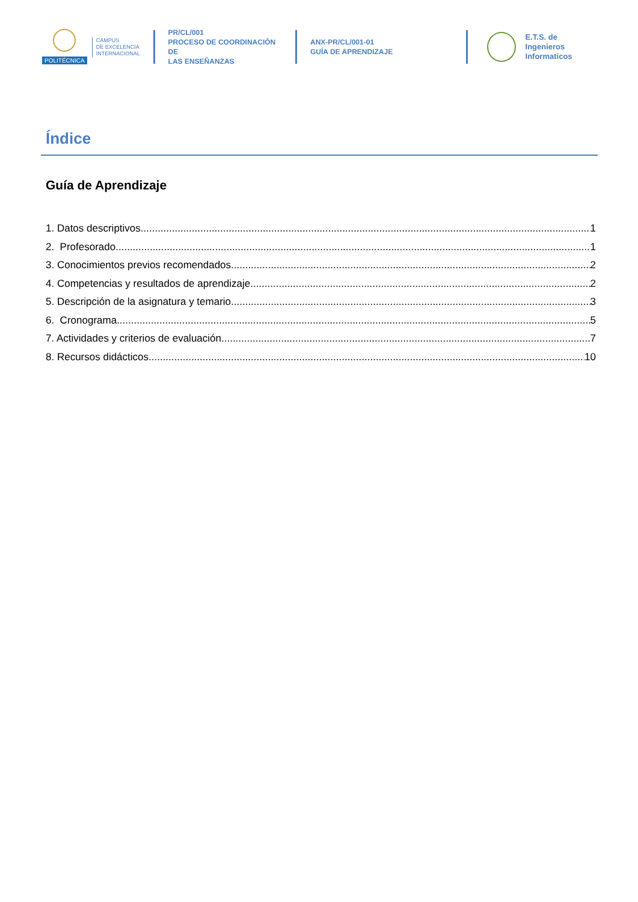POLITÉCNICA
CAMPUS
DE EXCELENCIA
INTERNACIONAL
PR/CL/001
PROCESO DE COORDINACIÓN DE
LAS ENSEÑANZAS
ANX-PR/CL/001-01
GUÍA DE APRENDIZAJE
E.T.S. de Ingenieros
Informaticos
Índice
Guía de Aprendizaje
1. Datos descriptivos 1
2. Profesorado 1
3. Conocimientos previos recomendados 2
4. Competencias y resultados de aprendizaje 2
5. Descripción de la asignatura y temario 3
6. Cronograma 5
7. Actividades y criterios de evaluación 7
8. Recursos didácticos 10